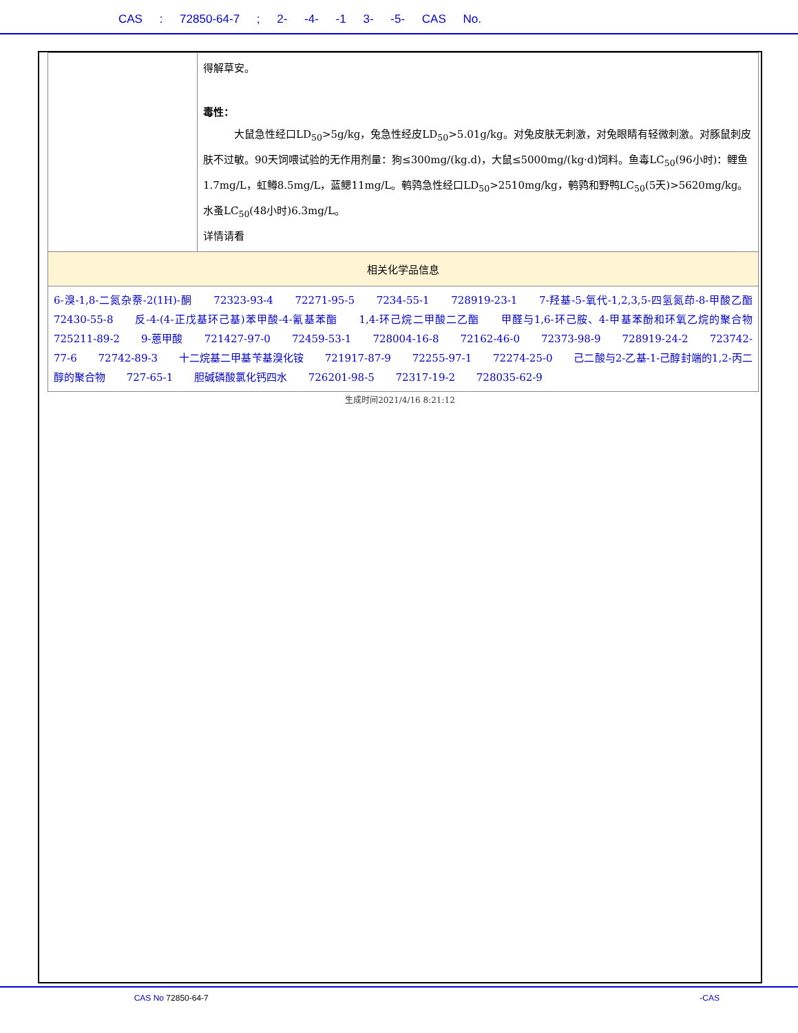CAS : 72850-64-7 ; 2- -4- -1 3- -5- CAS No.
| | 得解草安。 毒性： 大鼠急性经口LD<sub>50</sub>>5g/kg，兔急性经皮LD<sub>50</sub>>5.01g/kg。对兔皮肤无刺激，对兔眼睛有轻微刺激。对豚鼠刺皮肤不过敏。90天饲喂试验的无作用剂量：狗≤300mg/(kg.d)，大鼠≤5000mg/(kg·d)饲料。鱼毒LC<sub>50</sub>(96小时)：鲤鱼1.7mg/L，虹鳟8.5mg/L，蓝鳃11mg/L。鹌鹑急性经口LD<sub>50</sub>>2510mg/kg，鹌鹑和野鸭LC<sub>50</sub>(5天)>5620mg/kg。水蚤LC<sub>50</sub>(48小时)6.3mg/L。 详情请看 |
| 相关化学品信息 | |
| 6-溴-1,8-二氮杂萘-2(1H)-酮 72323-93-4 72271-95-5 7234-55-1 728919-23-1 7-羟基-5-氧代-1,2,3,5-四氢氮茚-8-甲酸乙酯 72430-55-8 反-4-(4-正戊基环己基)苯甲酸-4-氰基苯酯 1,4-环己烷二甲酸二乙酯 甲醛与1,6-环己胺、4-甲基苯酚和环氧乙烷的聚合物 725211-89-2 9-蒽甲酸 721427-97-0 72459-53-1 728004-16-8 72162-46-0 72373-98-9 728919-24-2 723742-77-6 72742-89-3 十二烷基二甲基苄基溴化铵 721917-87-9 72255-97-1 72274-25-0 己二酸与2-乙基-1-己醇封端的1,2-丙二醇的聚合物 727-65-1 胆碱磷酸氯化钙四水 726201-98-5 72317-19-2 728035-62-9 | |
生成时间2021/4/16 8:21:12
          CAS No 72850-64-7 -CAS